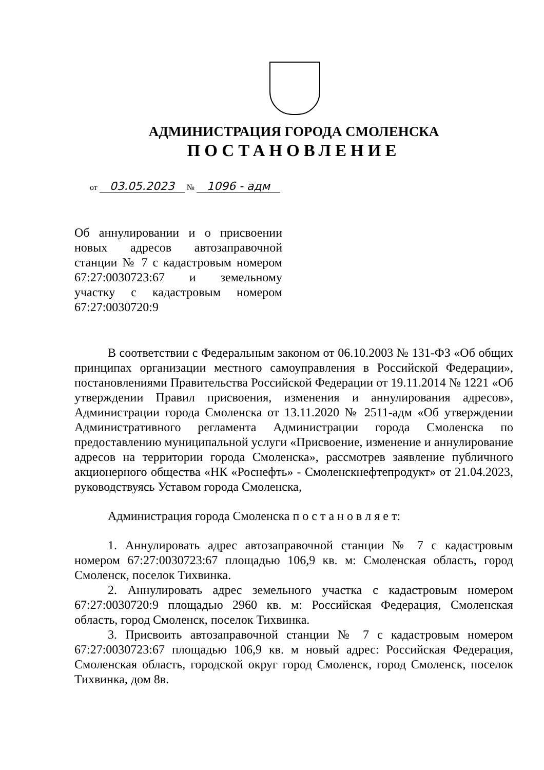АДМИНИСТРАЦИЯ ГОРОДА СМОЛЕНСКА
ПОСТАНОВЛЕНИЕ
от 03.05.2023 № 1096 - адм
Об аннулировании и о присвоении новых адресов автозаправочной станции № 7 с кадастровым номером 67:27:0030723:67 и земельному участку с кадастровым номером 67:27:0030720:9
В соответствии с Федеральным законом от 06.10.2003 № 131-ФЗ «Об общих принципах организации местного самоуправления в Российской Федерации», постановлениями Правительства Российской Федерации от 19.11.2014 № 1221 «Об утверждении Правил присвоения, изменения и аннулирования адресов», Администрации города Смоленска от 13.11.2020 № 2511-адм «Об утверждении Административного регламента Администрации города Смоленска по предоставлению муниципальной услуги «Присвоение, изменение и аннулирование адресов на территории города Смоленска», рассмотрев заявление публичного акционерного общества «НК «Роснефть» - Смоленскнефтепродукт» от 21.04.2023, руководствуясь Уставом города Смоленска,
Администрация города Смоленска п о с т а н о в л я е т:
1. Аннулировать адрес автозаправочной станции № 7 с кадастровым номером 67:27:0030723:67 площадью 106,9 кв. м: Смоленская область, город Смоленск, поселок Тихвинка.
2. Аннулировать адрес земельного участка с кадастровым номером 67:27:0030720:9 площадью 2960 кв. м: Российская Федерация, Смоленская область, город Смоленск, поселок Тихвинка.
3. Присвоить автозаправочной станции № 7 с кадастровым номером 67:27:0030723:67 площадью 106,9 кв. м новый адрес: Российская Федерация, Смоленская область, городской округ город Смоленск, город Смоленск, поселок Тихвинка, дом 8в.